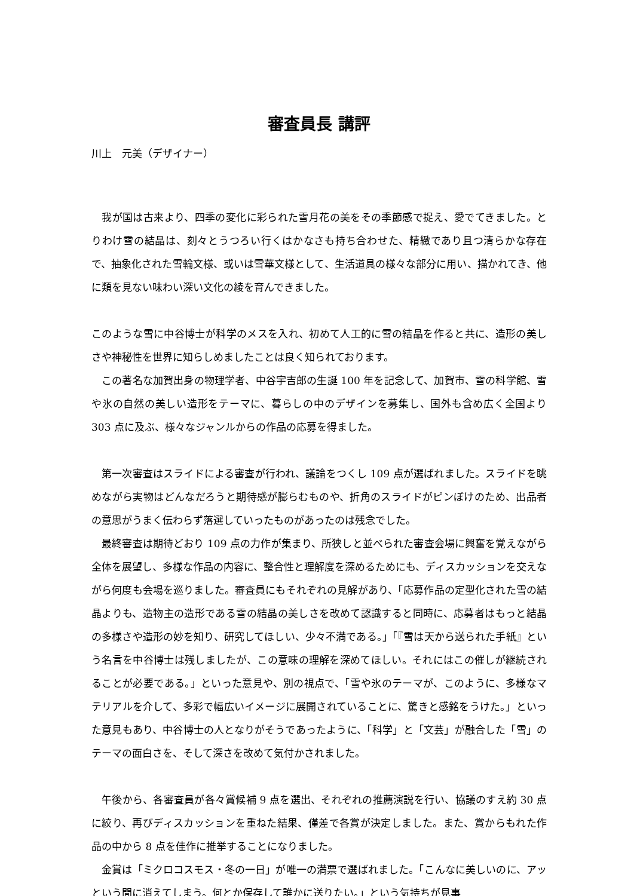審査員長 講評
川上　元美（デザイナー）
　我が国は古来より、四季の変化に彩られた雪月花の美をその季節感で捉え、愛でてきました。とりわけ雪の結晶は、刻々とうつろい行くはかなさも持ち合わせた、精緻であり且つ清らかな存在で、抽象化された雪輪文様、或いは雪華文様として、生活道具の様々な部分に用い、描かれてき、他に類を見ない味わい深い文化の綾を育んできました。
このような雪に中谷博士が科学のメスを入れ、初めて人工的に雪の結晶を作ると共に、造形の美しさや神秘性を世界に知らしめましたことは良く知られております。
　この著名な加賀出身の物理学者、中谷宇吉郎の生誕 100 年を記念して、加賀市、雪の科学館、雪や氷の自然の美しい造形をテーマに、暮らしの中のデザインを募集し、国外も含め広く全国より 303 点に及ぶ、様々なジャンルからの作品の応募を得ました。
　第一次審査はスライドによる審査が行われ、議論をつくし 109 点が選ばれました。スライドを眺めながら実物はどんなだろうと期待感が膨らむものや、折角のスライドがピンぼけのため、出品者の意思がうまく伝わらず落選していったものがあったのは残念でした。
　最終審査は期待どおり 109 点の力作が集まり、所狭しと並べられた審査会場に興奮を覚えながら全体を展望し、多様な作品の内容に、整合性と理解度を深めるためにも、ディスカッションを交えながら何度も会場を巡りました。審査員にもそれぞれの見解があり、「応募作品の定型化された雪の結晶よりも、造物主の造形である雪の結晶の美しさを改めて認識すると同時に、応募者はもっと結晶の多様さや造形の妙を知り、研究してほしい、少々不満である。」「『雪は天から送られた手紙』という名言を中谷博士は残しましたが、この意味の理解を深めてほしい。それにはこの催しが継続されることが必要である。」といった意見や、別の視点で、「雪や氷のテーマが、このように、多様なマテリアルを介して、多彩で幅広いイメージに展開されていることに、驚きと感銘をうけた。」といった意見もあり、中谷博士の人となりがそうであったように、「科学」と「文芸」が融合した「雪」のテーマの面白さを、そして深さを改めて気付かされました。
　午後から、各審査員が各々賞候補 9 点を選出、それぞれの推薦演説を行い、協議のすえ約 30 点に絞り、再びディスカッションを重ねた結果、僅差で各賞が決定しました。また、賞からもれた作品の中から 8 点を佳作に推挙することになりました。
　金賞は「ミクロコスモス・冬の一日」が唯一の満票で選ばれました。「こんなに美しいのに、アッという間に消えてしまう。何とか保存して誰かに送りたい。」という気持ちが見事